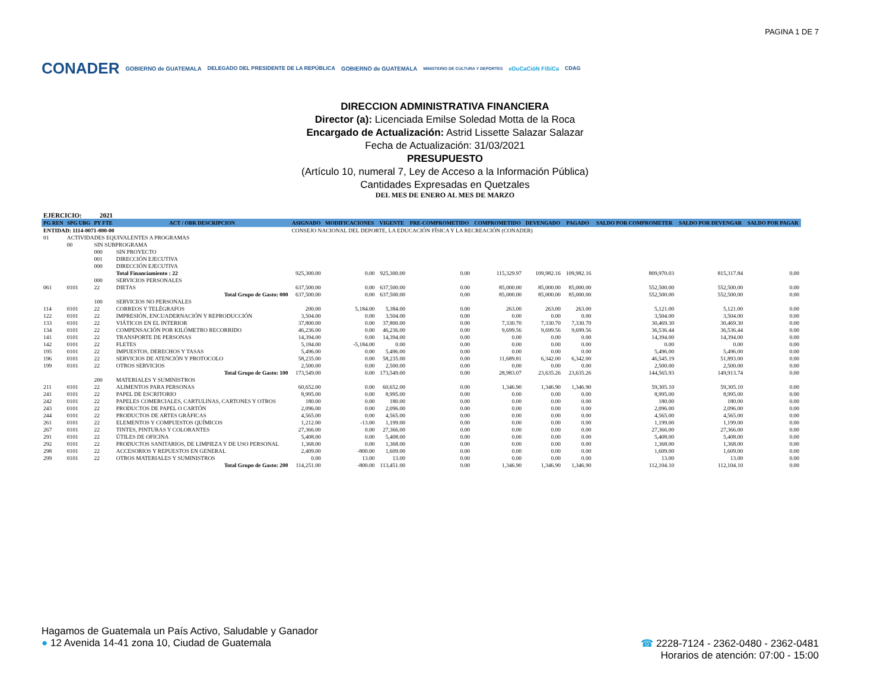PAGINA 1 DE 7
CONADER GOBIERNO de GUATEMALA DELEGADO DEL PRESIDENTE DE LA REPÚBLICA GOBIERNO de GUATEMALA MINISTERIO DE CULTURA Y DEPORTES eDuCaCióN FíSiCa CDAG
DIRECCION ADMINISTRATIVA FINANCIERA
Director (a): Licenciada Emilse Soledad Motta de la Roca
Encargado de Actualización: Astrid Lissette Salazar Salazar
Fecha de Actualización: 31/03/2021
PRESUPUESTO
(Artículo 10, numeral 7, Ley de Acceso a la Información Pública)
Cantidades Expresadas en Quetzales
DEL MES DE ENERO AL MES DE MARZO
EJERCICIO: 2021
| PG REN | SPG UBG | PY FTE | ACT / OBR DESCRIPCION | ASIGNADO | MODIFICACIONES | VIGENTE | PRE-COMPROMETIDO | COMPROMETIDO | DEVENGADO | PAGADO | SALDO POR COMPROMETER | SALDO POR DEVENGAR | SALDO POR PAGAR |
| --- | --- | --- | --- | --- | --- | --- | --- | --- | --- | --- | --- | --- | --- |
| ENTIDAD: 1114-0071-000-00 | | | | CONSEJO NACIONAL DEL DEPORTE, LA EDUCACIÓN FÍSICA Y LA RECREACIÓN (CONADER) | | | | | | | | | |
| 01 | ACTIVIDADES EQUIVALENTES A PROGRAMAS | | | | | | | | | | | | |
| | 00 | SIN SUBPROGRAMA | | | | | | | | | | | |
| | | 000 | SIN PROYECTO | | | | | | | | | | |
| | | 001 | DIRECCIÓN EJECUTIVA | | | | | | | | | | |
| | | 000 | DIRECCIÓN EJECUTIVA | | | | | | | | | | |
| | | | Total Financiamiento : 22 | 925,300.00 | 0.00 | 925,300.00 | 0.00 | 115,329.97 | 109,982.16 | 109,982.16 | 809,970.03 | 815,317.84 | 0.00 |
| | | 000 | SERVICIOS PERSONALES | | | | | | | | | | |
| 061 | 0101 | 22 | DIETAS | 637,500.00 | 0.00 | 637,500.00 | 0.00 | 85,000.00 | 85,000.00 | 85,000.00 | 552,500.00 | 552,500.00 | 0.00 |
| | | | Total Grupo de Gasto: 000 | 637,500.00 | 0.00 | 637,500.00 | 0.00 | 85,000.00 | 85,000.00 | 85,000.00 | 552,500.00 | 552,500.00 | 0.00 |
| | | 100 | SERVICIOS NO PERSONALES | | | | | | | | | | |
| 114 | 0101 | 22 | CORREOS Y TELÉGRAFOS | 200.00 | 5,184.00 | 5,384.00 | 0.00 | 263.00 | 263.00 | 263.00 | 5,121.00 | 5,121.00 | 0.00 |
| 122 | 0101 | 22 | IMPRESIÓN, ENCUADERNACIÓN Y REPRODUCCIÓN | 3,504.00 | 0.00 | 3,504.00 | 0.00 | 0.00 | 0.00 | 0.00 | 3,504.00 | 3,504.00 | 0.00 |
| 133 | 0101 | 22 | VIÁTICOS EN EL INTERIOR | 37,800.00 | 0.00 | 37,800.00 | 0.00 | 7,330.70 | 7,330.70 | 7,330.70 | 30,469.30 | 30,469.30 | 0.00 |
| 134 | 0101 | 22 | COMPENSACIÓN POR KILÓMETRO RECORRIDO | 46,236.00 | 0.00 | 46,236.00 | 0.00 | 9,699.56 | 9,699.56 | 9,699.56 | 36,536.44 | 36,536.44 | 0.00 |
| 141 | 0101 | 22 | TRANSPORTE DE PERSONAS | 14,394.00 | 0.00 | 14,394.00 | 0.00 | 0.00 | 0.00 | 0.00 | 14,394.00 | 14,394.00 | 0.00 |
| 142 | 0101 | 22 | FLETES | 5,184.00 | -5,184.00 | 0.00 | 0.00 | 0.00 | 0.00 | 0.00 | 0.00 | 0.00 | 0.00 |
| 195 | 0101 | 22 | IMPUESTOS, DERECHOS Y TASAS | 5,496.00 | 0.00 | 5,496.00 | 0.00 | 0.00 | 0.00 | 0.00 | 5,496.00 | 5,496.00 | 0.00 |
| 196 | 0101 | 22 | SERVICIOS DE ATENCIÓN Y PROTOCOLO | 58,235.00 | 0.00 | 58,235.00 | 0.00 | 11,689.81 | 6,342.00 | 6,342.00 | 46,545.19 | 51,893.00 | 0.00 |
| 199 | 0101 | 22 | OTROS SERVICIOS | 2,500.00 | 0.00 | 2,500.00 | 0.00 | 0.00 | 0.00 | 0.00 | 2,500.00 | 2,500.00 | 0.00 |
| | | | Total Grupo de Gasto: 100 | 173,549.00 | 0.00 | 173,549.00 | 0.00 | 28,983.07 | 23,635.26 | 23,635.26 | 144,565.93 | 149,913.74 | 0.00 |
| | | 200 | MATERIALES Y SUMINISTROS | | | | | | | | | | |
| 211 | 0101 | 22 | ALIMENTOS PARA PERSONAS | 60,652.00 | 0.00 | 60,652.00 | 0.00 | 1,346.90 | 1,346.90 | 1,346.90 | 59,305.10 | 59,305.10 | 0.00 |
| 241 | 0101 | 22 | PAPEL DE ESCRITORIO | 8,995.00 | 0.00 | 8,995.00 | 0.00 | 0.00 | 0.00 | 0.00 | 8,995.00 | 8,995.00 | 0.00 |
| 242 | 0101 | 22 | PAPELES COMERCIALES, CARTULINAS, CARTONES Y OTROS | 180.00 | 0.00 | 180.00 | 0.00 | 0.00 | 0.00 | 0.00 | 180.00 | 180.00 | 0.00 |
| 243 | 0101 | 22 | PRODUCTOS DE PAPEL O CARTÓN | 2,096.00 | 0.00 | 2,096.00 | 0.00 | 0.00 | 0.00 | 0.00 | 2,096.00 | 2,096.00 | 0.00 |
| 244 | 0101 | 22 | PRODUCTOS DE ARTES GRÁFICAS | 4,565.00 | 0.00 | 4,565.00 | 0.00 | 0.00 | 0.00 | 0.00 | 4,565.00 | 4,565.00 | 0.00 |
| 261 | 0101 | 22 | ELEMENTOS Y COMPUESTOS QUÍMICOS | 1,212.00 | -13.00 | 1,199.00 | 0.00 | 0.00 | 0.00 | 0.00 | 1,199.00 | 1,199.00 | 0.00 |
| 267 | 0101 | 22 | TINTES, PINTURAS Y COLORANTES | 27,366.00 | 0.00 | 27,366.00 | 0.00 | 0.00 | 0.00 | 0.00 | 27,366.00 | 27,366.00 | 0.00 |
| 291 | 0101 | 22 | ÚTILES DE OFICINA | 5,408.00 | 0.00 | 5,408.00 | 0.00 | 0.00 | 0.00 | 0.00 | 5,408.00 | 5,408.00 | 0.00 |
| 292 | 0101 | 22 | PRODUCTOS SANITARIOS, DE LIMPIEZA Y DE USO PERSONAL | 1,368.00 | 0.00 | 1,368.00 | 0.00 | 0.00 | 0.00 | 0.00 | 1,368.00 | 1,368.00 | 0.00 |
| 298 | 0101 | 22 | ACCESORIOS Y REPUESTOS EN GENERAL | 2,409.00 | -800.00 | 1,609.00 | 0.00 | 0.00 | 0.00 | 0.00 | 1,609.00 | 1,609.00 | 0.00 |
| 299 | 0101 | 22 | OTROS MATERIALES Y SUMINISTROS | 0.00 | 13.00 | 13.00 | 0.00 | 0.00 | 0.00 | 0.00 | 13.00 | 13.00 | 0.00 |
| | | | Total Grupo de Gasto: 200 | 114,251.00 | -800.00 | 113,451.00 | 0.00 | 1,346.90 | 1,346.90 | 1,346.90 | 112,104.10 | 112,104.10 | 0.00 |
Hagamos de Guatemala un País Activo, Saludable y Ganador
● 12 Avenida 14-41 zona 10, Ciudad de Guatemala
☎ 2228-7124 - 2362-0480 - 2362-0481
Horarios de atención: 07:00 - 15:00